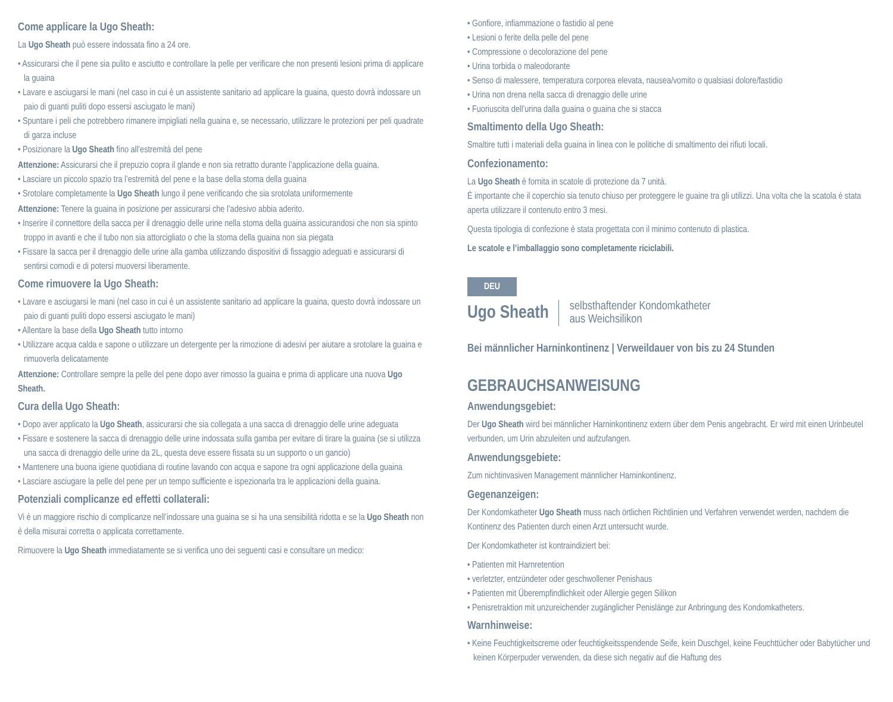Come applicare la Ugo Sheath:
La Ugo Sheath può essere indossata fino a 24 ore.
• Assicurarsi che il pene sia pulito e asciutto e controllare la pelle per verificare che non presenti lesioni prima di applicare la guaina
• Lavare e asciugarsi le mani (nel caso in cui è un assistente sanitario ad applicare la guaina, questo dovrà indossare un paio di guanti puliti dopo essersi asciugato le mani)
• Spuntare i peli che potrebbero rimanere impigliati nella guaina e, se necessario, utilizzare le protezioni per peli quadrate di garza incluse
• Posizionare la Ugo Sheath fino all’estremità del pene
Attenzione: Assicurarsi che il prepuzio copra il glande e non sia retratto durante l’applicazione della guaina.
• Lasciare un piccolo spazio tra l’estremità del pene e la base della stoma della guaina
• Srotolare completamente la Ugo Sheath lungo il pene verificando che sia srotolata uniformemente
Attenzione: Tenere la guaina in posizione per assicurarsi che l’adesivo abbia aderito.
• Inserire il connettore della sacca per il drenaggio delle urine nella stoma della guaina assicurandosi che non sia spinto troppo in avanti e che il tubo non sia attorcigliato o che la stoma della guaina non sia piegata
• Fissare la sacca per il drenaggio delle urine alla gamba utilizzando dispositivi di fissaggio adeguati e assicurarsi di sentirsi comodi e di potersi muoversi liberamente.
Come rimuovere la Ugo Sheath:
• Lavare e asciugarsi le mani (nel caso in cui è un assistente sanitario ad applicare la guaina, questo dovrà indossare un paio di guanti puliti dopo essersi asciugato le mani)
• Allentare la base della Ugo Sheath tutto intorno
• Utilizzare acqua calda e sapone o utilizzare un detergente per la rimozione di adesivi per aiutare a srotolare la guaina e rimuoverla delicatamente
Attenzione: Controllare sempre la pelle del pene dopo aver rimosso la guaina e prima di applicare una nuova Ugo Sheath.
Cura della Ugo Sheath:
• Dopo aver applicato la Ugo Sheath, assicurarsi che sia collegata a una sacca di drenaggio delle urine adeguata
• Fissare e sostenere la sacca di drenaggio delle urine indossata sulla gamba per evitare di tirare la guaina (se si utilizza una sacca di drenaggio delle urine da 2L, questa deve essere fissata su un supporto o un gancio)
• Mantenere una buona igiene quotidiana di routine lavando con acqua e sapone tra ogni applicazione della guaina
• Lasciare asciugare la pelle del pene per un tempo sufficiente e ispezionarla tra le applicazioni della guaina.
Potenziali complicanze ed effetti collaterali:
Vi è un maggiore rischio di complicanze nell’indossare una guaina se si ha una sensibilità ridotta e se la Ugo Sheath non è della misurai corretta o applicata correttamente.
Rimuovere la Ugo Sheath immediatamente se si verifica uno dei seguenti casi e consultare un medico:
• Gonfiore, infiammazione o fastidio al pene
• Lesioni o ferite della pelle del pene
• Compressione o decolorazione del pene
• Urina torbida o maleodorante
• Senso di malessere, temperatura corporea elevata, nausea/vomito o qualsiasi dolore/fastidio
• Urina non drena nella sacca di drenaggio delle urine
• Fuoriuscita dell’urina dalla guaina o guaina che si stacca
Smaltimento della Ugo Sheath:
Smaltire tutti i materiali della guaina in linea con le politiche di smaltimento dei rifiuti locali.
Confezionamento:
La Ugo Sheath è fornita in scatole di protezione da 7 unità.
È importante che il coperchio sia tenuto chiuso per proteggere le guaine tra gli utilizzi. Una volta che la scatola è stata aperta utilizzare il contenuto entro 3 mesi.
Questa tipologia di confezione è stata progettata con il minimo contenuto di plastica.
Le scatole e l’imballaggio sono completamente riciclabili.
DEU
Ugo Sheath selbsthaftender Kondomkatheter
aus Weichsilikon
Bei männlicher Harninkontinenz | Verweildauer von bis zu 24 Stunden
GEBRAUCHSANWEISUNG
Anwendungsgebiet:
Der Ugo Sheath wird bei männlicher Harninkontinenz extern über dem Penis angebracht. Er wird mit einen Urinbeutel verbunden, um Urin abzuleiten und aufzufangen.
Anwendungsgebiete:
Zum nichtinvasiven Management männlicher Harninkontinenz.
Gegenanzeigen:
Der Kondomkatheter Ugo Sheath muss nach örtlichen Richtlinien und Verfahren verwendet werden, nachdem die Kontinenz des Patienten durch einen Arzt untersucht wurde.
Der Kondomkatheter ist kontraindiziert bei:
• Patienten mit Harnretention
• verletzter, entzündeter oder geschwollener Penishaus
• Patienten mit Überempfindlichkeit oder Allergie gegen Silikon
• Penisretraktion mit unzureichender zugänglicher Penislänge zur Anbringung des Kondomkatheters.
Warnhinweise:
• Keine Feuchtigkeitscreme oder feuchtigkeitsspendende Seife, kein Duschgel, keine Feuchttücher oder Babytücher und keinen Körperpuder verwenden, da diese sich negativ auf die Haftung des